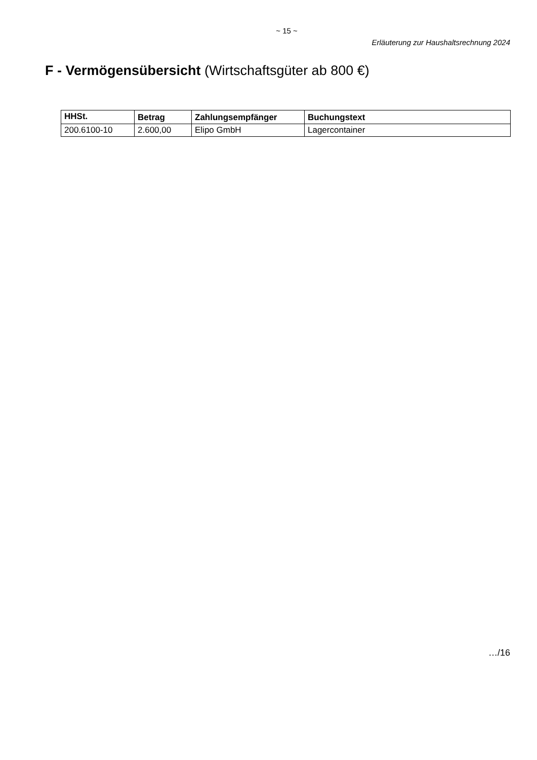~ 15 ~
Erläuterung zur Haushaltsrechnung 2024
F - Vermögensübersicht (Wirtschaftsgüter ab 800 €)
| HHSt. | Betrag | Zahlungsempfänger | Buchungstext |
| --- | --- | --- | --- |
| 200.6100-10 | 2.600,00 | Elipo GmbH | Lagercontainer |
…/16